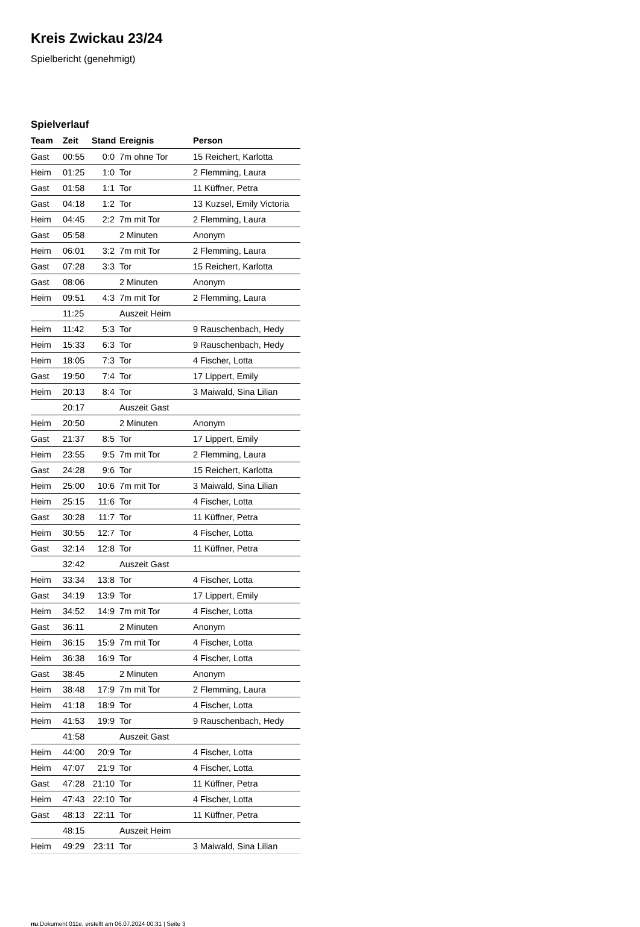Kreis Zwickau 23/24
Spielbericht (genehmigt)
Spielverlauf
| Team | Zeit | Stand | Ereignis | Person |
| --- | --- | --- | --- | --- |
| Gast | 00:55 | 0:0 | 7m ohne Tor | 15 Reichert, Karlotta |
| Heim | 01:25 | 1:0 | Tor | 2 Flemming, Laura |
| Gast | 01:58 | 1:1 | Tor | 11 Küffner, Petra |
| Gast | 04:18 | 1:2 | Tor | 13 Kuzsel, Emily Victoria |
| Heim | 04:45 | 2:2 | 7m mit Tor | 2 Flemming, Laura |
| Gast | 05:58 | | 2 Minuten | Anonym |
| Heim | 06:01 | 3:2 | 7m mit Tor | 2 Flemming, Laura |
| Gast | 07:28 | 3:3 | Tor | 15 Reichert, Karlotta |
| Gast | 08:06 | | 2 Minuten | Anonym |
| Heim | 09:51 | 4:3 | 7m mit Tor | 2 Flemming, Laura |
| | 11:25 | | Auszeit Heim | |
| Heim | 11:42 | 5:3 | Tor | 9 Rauschenbach, Hedy |
| Heim | 15:33 | 6:3 | Tor | 9 Rauschenbach, Hedy |
| Heim | 18:05 | 7:3 | Tor | 4 Fischer, Lotta |
| Gast | 19:50 | 7:4 | Tor | 17 Lippert, Emily |
| Heim | 20:13 | 8:4 | Tor | 3 Maiwald, Sina Lilian |
| | 20:17 | | Auszeit Gast | |
| Heim | 20:50 | | 2 Minuten | Anonym |
| Gast | 21:37 | 8:5 | Tor | 17 Lippert, Emily |
| Heim | 23:55 | 9:5 | 7m mit Tor | 2 Flemming, Laura |
| Gast | 24:28 | 9:6 | Tor | 15 Reichert, Karlotta |
| Heim | 25:00 | 10:6 | 7m mit Tor | 3 Maiwald, Sina Lilian |
| Heim | 25:15 | 11:6 | Tor | 4 Fischer, Lotta |
| Gast | 30:28 | 11:7 | Tor | 11 Küffner, Petra |
| Heim | 30:55 | 12:7 | Tor | 4 Fischer, Lotta |
| Gast | 32:14 | 12:8 | Tor | 11 Küffner, Petra |
| | 32:42 | | Auszeit Gast | |
| Heim | 33:34 | 13:8 | Tor | 4 Fischer, Lotta |
| Gast | 34:19 | 13:9 | Tor | 17 Lippert, Emily |
| Heim | 34:52 | 14:9 | 7m mit Tor | 4 Fischer, Lotta |
| Gast | 36:11 | | 2 Minuten | Anonym |
| Heim | 36:15 | 15:9 | 7m mit Tor | 4 Fischer, Lotta |
| Heim | 36:38 | 16:9 | Tor | 4 Fischer, Lotta |
| Gast | 38:45 | | 2 Minuten | Anonym |
| Heim | 38:48 | 17:9 | 7m mit Tor | 2 Flemming, Laura |
| Heim | 41:18 | 18:9 | Tor | 4 Fischer, Lotta |
| Heim | 41:53 | 19:9 | Tor | 9 Rauschenbach, Hedy |
| | 41:58 | | Auszeit Gast | |
| Heim | 44:00 | 20:9 | Tor | 4 Fischer, Lotta |
| Heim | 47:07 | 21:9 | Tor | 4 Fischer, Lotta |
| Gast | 47:28 | 21:10 | Tor | 11 Küffner, Petra |
| Heim | 47:43 | 22:10 | Tor | 4 Fischer, Lotta |
| Gast | 48:13 | 22:11 | Tor | 11 Küffner, Petra |
| | 48:15 | | Auszeit Heim | |
| Heim | 49:29 | 23:11 | Tor | 3 Maiwald, Sina Lilian |
nu.Dokument 011e, erstellt am 06.07.2024 00:31 | Seite 3